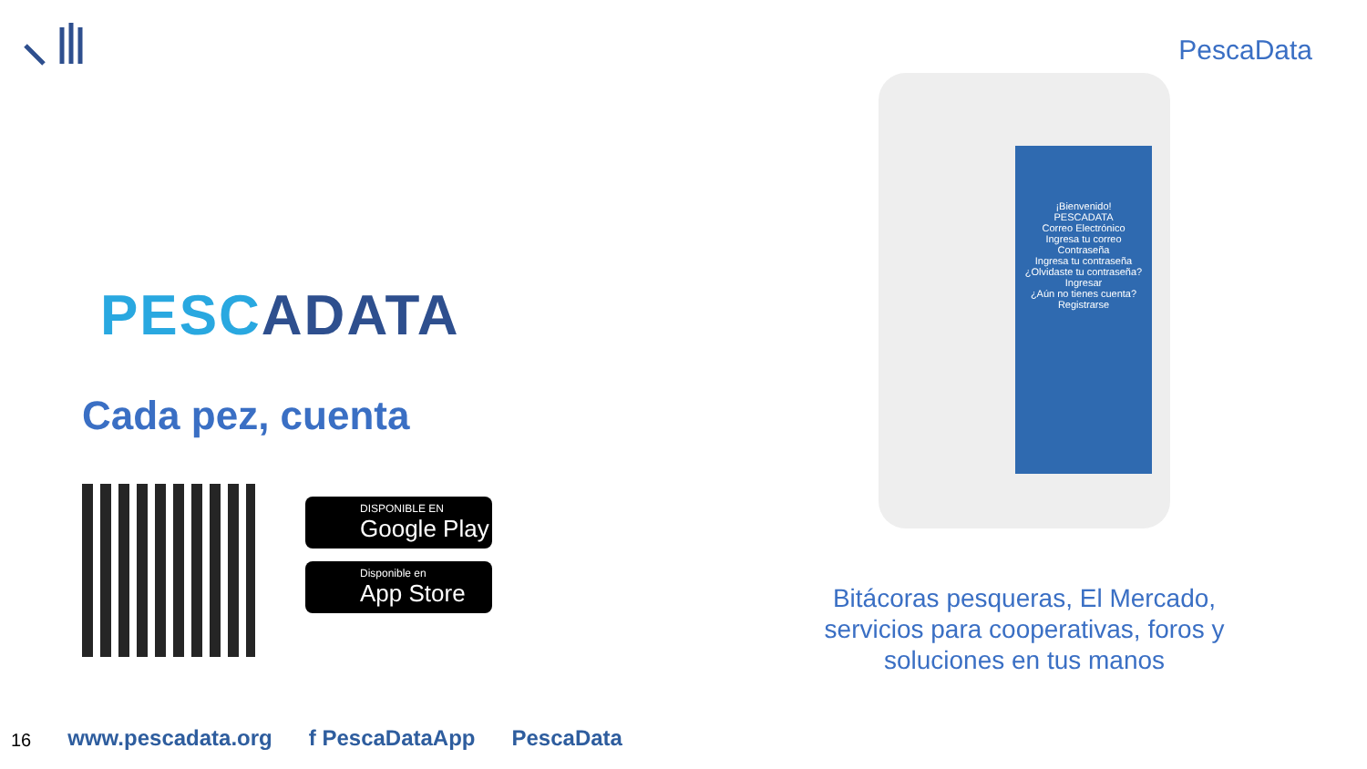PescaData
PESCADATA
Cada pez, cuenta
DISPONIBLE EN
Google Play
Disponible en
App Store
¡Bienvenido!
PESCADATA
Correo Electrónico
Ingresa tu correo
Contraseña
Ingresa tu contraseña
¿Olvidaste tu contraseña?
Ingresar
¿Aún no tienes cuenta?
Registrarse
Bitácoras pesqueras, El Mercado,
servicios para cooperativas, foros y
soluciones en tus manos
16
www.pescadata.org f PescaDataApp PescaData